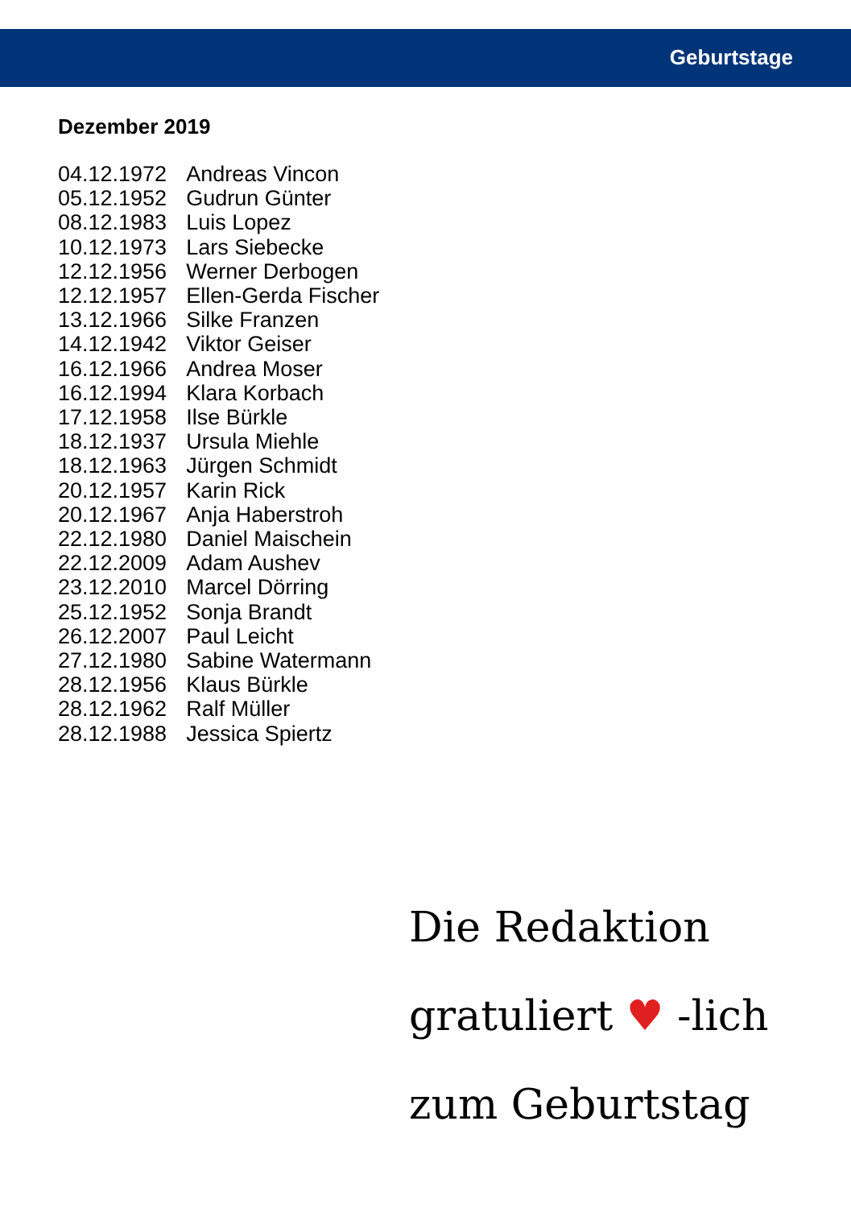Geburtstage
Dezember 2019
| 04.12.1972 | Andreas Vincon |
| 05.12.1952 | Gudrun Günter |
| 08.12.1983 | Luis Lopez |
| 10.12.1973 | Lars Siebecke |
| 12.12.1956 | Werner Derbogen |
| 12.12.1957 | Ellen-Gerda Fischer |
| 13.12.1966 | Silke Franzen |
| 14.12.1942 | Viktor Geiser |
| 16.12.1966 | Andrea Moser |
| 16.12.1994 | Klara Korbach |
| 17.12.1958 | Ilse Bürkle |
| 18.12.1937 | Ursula Miehle |
| 18.12.1963 | Jürgen Schmidt |
| 20.12.1957 | Karin Rick |
| 20.12.1967 | Anja Haberstroh |
| 22.12.1980 | Daniel Maischein |
| 22.12.2009 | Adam Aushev |
| 23.12.2010 | Marcel Dörring |
| 25.12.1952 | Sonja Brandt |
| 26.12.2007 | Paul Leicht |
| 27.12.1980 | Sabine Watermann |
| 28.12.1956 | Klaus Bürkle |
| 28.12.1962 | Ralf Müller |
| 28.12.1988 | Jessica Spiertz |
Die Redaktion
gratuliert ♥ -lich
zum Geburtstag